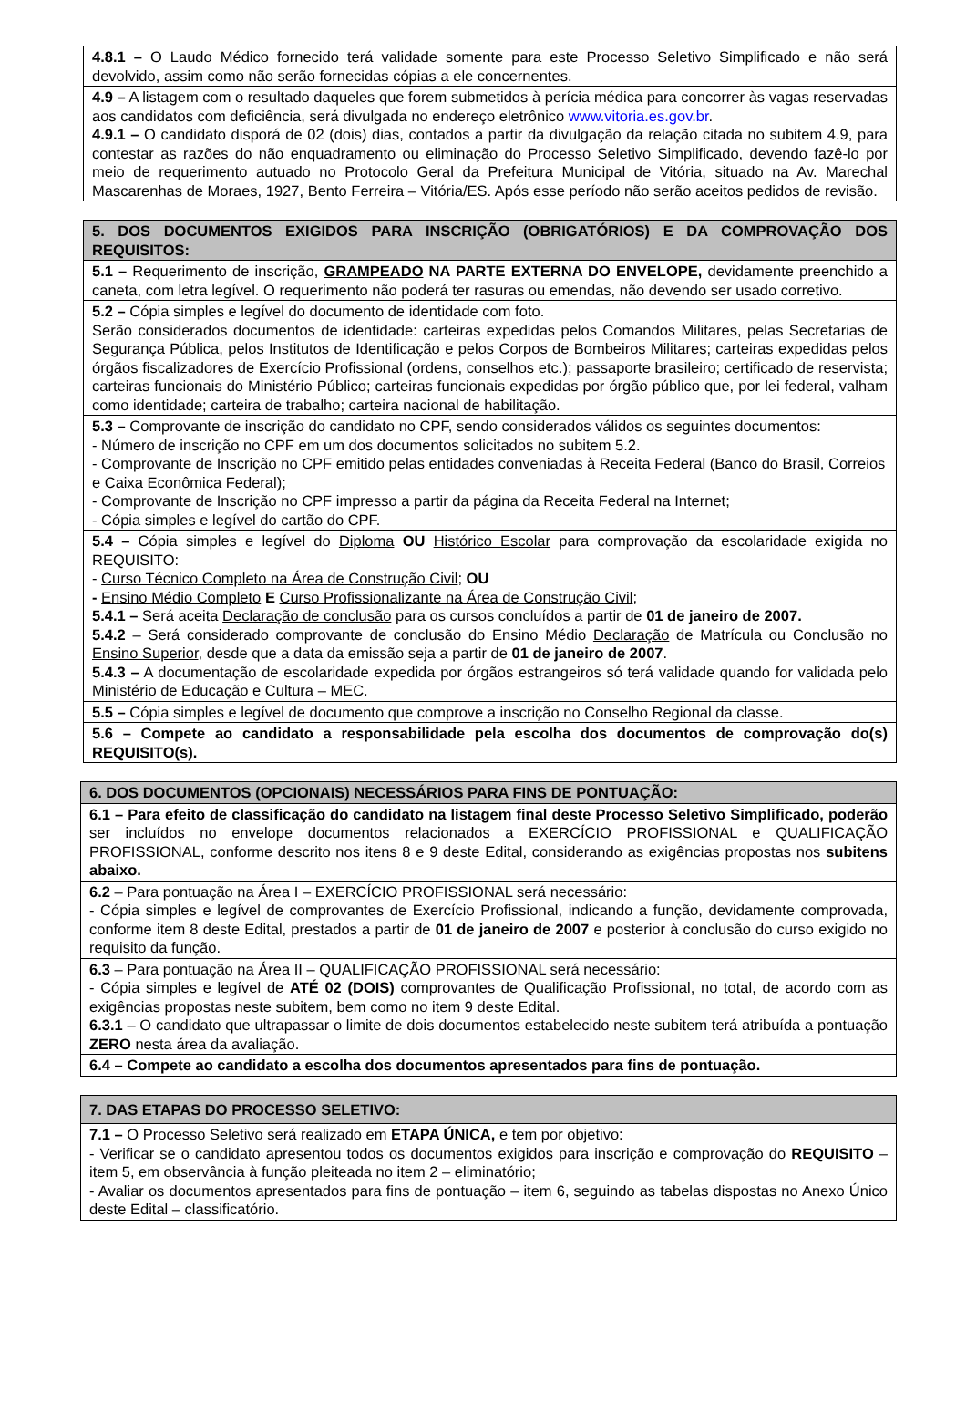| 4.8.1 – O Laudo Médico fornecido terá validade somente para este Processo Seletivo Simplificado e não será devolvido, assim como não serão fornecidas cópias a ele concernentes. |
| 4.9 – A listagem com o resultado daqueles que forem submetidos à perícia médica para concorrer às vagas reservadas aos candidatos com deficiência, será divulgada no endereço eletrônico www.vitoria.es.gov.br . 4.9.1 – O candidato disporá de 02 (dois) dias, contados a partir da divulgação da relação citada no subitem 4.9, para contestar as razões do não enquadramento ou eliminação do Processo Seletivo Simplificado, devendo fazê-lo por meio de requerimento autuado no Protocolo Geral da Prefeitura Municipal de Vitória, situado na Av. Marechal Mascarenhas de Moraes, 1927, Bento Ferreira – Vitória/ES. Após esse período não serão aceitos pedidos de revisão. |
| 5. DOS DOCUMENTOS EXIGIDOS PARA INSCRIÇÃO (OBRIGATÓRIOS) E DA COMPROVAÇÃO DOS REQUISITOS: |
| --- |
| 5.1 – Requerimento de inscrição, GRAMPEADO NA PARTE EXTERNA DO ENVELOPE, devidamente preenchido a caneta, com letra legível. O requerimento não poderá ter rasuras ou emendas, não devendo ser usado corretivo. |
| 5.2 – Cópia simples e legível do documento de identidade com foto. Serão considerados documentos de identidade: carteiras expedidas pelos Comandos Militares, pelas Secretarias de Segurança Pública, pelos Institutos de Identificação e pelos Corpos de Bombeiros Militares; carteiras expedidas pelos órgãos fiscalizadores de Exercício Profissional (ordens, conselhos etc.); passaporte brasileiro; certificado de reservista; carteiras funcionais do Ministério Público; carteiras funcionais expedidas por órgão público que, por lei federal, valham como identidade; carteira de trabalho; carteira nacional de habilitação. |
| 5.3 – Comprovante de inscrição do candidato no CPF, sendo considerados válidos os seguintes documentos: - Número de inscrição no CPF em um dos documentos solicitados no subitem 5.2. - Comprovante de Inscrição no CPF emitido pelas entidades conveniadas à Receita Federal (Banco do Brasil, Correios e Caixa Econômica Federal); - Comprovante de Inscrição no CPF impresso a partir da página da Receita Federal na Internet; - Cópia simples e legível do cartão do CPF. |
| 5.4 – Cópia simples e legível do Diploma OU Histórico Escolar para comprovação da escolaridade exigida no REQUISITO: - Curso Técnico Completo na Área de Construção Civil ; OU - Ensino Médio Completo E Curso Profissionalizante na Área de Construção Civil ; 5.4.1 – Será aceita Declaração de conclusão para os cursos concluídos a partir de 01 de janeiro de 2007. 5.4.2 – Será considerado comprovante de conclusão do Ensino Médio Declaração de Matrícula ou Conclusão no Ensino Superior , desde que a data da emissão seja a partir de 01 de janeiro de 2007 . 5.4.3 – A documentação de escolaridade expedida por órgãos estrangeiros só terá validade quando for validada pelo Ministério de Educação e Cultura – MEC. |
| 5.5 – Cópia simples e legível de documento que comprove a inscrição no Conselho Regional da classe. |
| 5.6 – Compete ao candidato a responsabilidade pela escolha dos documentos de comprovação do(s) REQUISITO(s). |
| 6. DOS DOCUMENTOS (OPCIONAIS) NECESSÁRIOS PARA FINS DE PONTUAÇÃO: |
| --- |
| 6.1 – Para efeito de classificação do candidato na listagem final deste Processo Seletivo Simplificado, poderão ser incluídos no envelope documentos relacionados a EXERCÍCIO PROFISSIONAL e QUALIFICAÇÃO PROFISSIONAL, conforme descrito nos itens 8 e 9 deste Edital, considerando as exigências propostas nos subitens abaixo. |
| 6.2 – Para pontuação na Área I – EXERCÍCIO PROFISSIONAL será necessário: - Cópia simples e legível de comprovantes de Exercício Profissional, indicando a função, devidamente comprovada, conforme item 8 deste Edital, prestados a partir de 01 de janeiro de 2007 e posterior à conclusão do curso exigido no requisito da função. |
| 6.3 – Para pontuação na Área II – QUALIFICAÇÃO PROFISSIONAL será necessário: - Cópia simples e legível de ATÉ 02 (DOIS) comprovantes de Qualificação Profissional, no total, de acordo com as exigências propostas neste subitem, bem como no item 9 deste Edital. 6.3.1 – O candidato que ultrapassar o limite de dois documentos estabelecido neste subitem terá atribuída a pontuação ZERO nesta área da avaliação. |
| 6.4 – Compete ao candidato a escolha dos documentos apresentados para fins de pontuação. |
| 7. DAS ETAPAS DO PROCESSO SELETIVO: |
| --- |
| 7.1 – O Processo Seletivo será realizado em ETAPA ÚNICA, e tem por objetivo: - Verificar se o candidato apresentou todos os documentos exigidos para inscrição e comprovação do REQUISITO – item 5, em observância à função pleiteada no item 2 – eliminatório; - Avaliar os documentos apresentados para fins de pontuação – item 6, seguindo as tabelas dispostas no Anexo Único deste Edital – classificatório. |